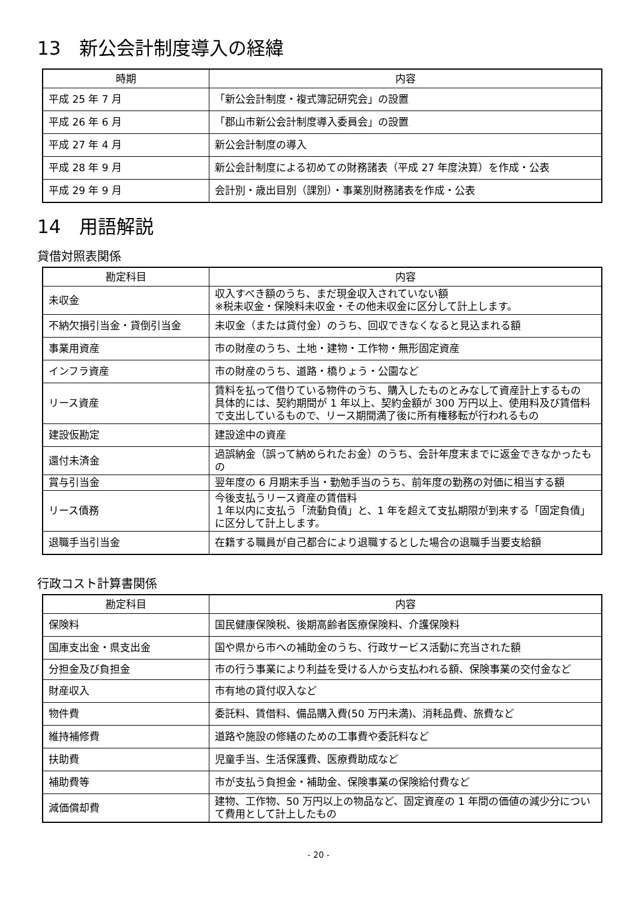13　新公会計制度導入の経緯
| 時期 | 内容 |
| --- | --- |
| 平成 25 年 7 月 | 「新公会計制度・複式簿記研究会」の設置 |
| 平成 26 年 6 月 | 「郡山市新公会計制度導入委員会」の設置 |
| 平成 27 年 4 月 | 新公会計制度の導入 |
| 平成 28 年 9 月 | 新公会計制度による初めての財務諸表（平成 27 年度決算）を作成・公表 |
| 平成 29 年 9 月 | 会計別・歳出目別（課別）・事業別財務諸表を作成・公表 |
14　用語解説
貸借対照表関係
| 勘定科目 | 内容 |
| --- | --- |
| 未収金 | 収入すべき額のうち、まだ現金収入されていない額 ※税未収金・保険料未収金・その他未収金に区分して計上します。 |
| 不納欠損引当金・貸倒引当金 | 未収金（または貸付金）のうち、回収できなくなると見込まれる額 |
| 事業用資産 | 市の財産のうち、土地・建物・工作物・無形固定資産 |
| インフラ資産 | 市の財産のうち、道路・橋りょう・公園など |
| リース資産 | 賃料を払って借りている物件のうち、購入したものとみなして資産計上するもの 具体的には、契約期間が 1 年以上、契約金額が 300 万円以上、使用料及び賃借料で支出しているもので、リース期間満了後に所有権移転が行われるもの |
| 建設仮勘定 | 建設途中の資産 |
| 還付未済金 | 過誤納金（誤って納められたお金）のうち、会計年度末までに返金できなかったもの |
| 賞与引当金 | 翌年度の 6 月期末手当・勤勉手当のうち、前年度の勤務の対価に相当する額 |
| リース債務 | 今後支払うリース資産の賃借料 １年以内に支払う「流動負債」と、1 年を超えて支払期限が到来する「固定負債」に区分して計上します。 |
| 退職手当引当金 | 在籍する職員が自己都合により退職するとした場合の退職手当要支給額 |
行政コスト計算書関係
| 勘定科目 | 内容 |
| --- | --- |
| 保険料 | 国民健康保険税、後期高齢者医療保険料、介護保険料 |
| 国庫支出金・県支出金 | 国や県から市への補助金のうち、行政サービス活動に充当された額 |
| 分担金及び負担金 | 市の行う事業により利益を受ける人から支払われる額、保険事業の交付金など |
| 財産収入 | 市有地の貸付収入など |
| 物件費 | 委託料、賃借料、備品購入費(50 万円未満)、消耗品費、旅費など |
| 維持補修費 | 道路や施設の修繕のための工事費や委託料など |
| 扶助費 | 児童手当、生活保護費、医療費助成など |
| 補助費等 | 市が支払う負担金・補助金、保険事業の保険給付費など |
| 減価償却費 | 建物、工作物、50 万円以上の物品など、固定資産の 1 年間の価値の減少分について費用として計上したもの |
- 20 -